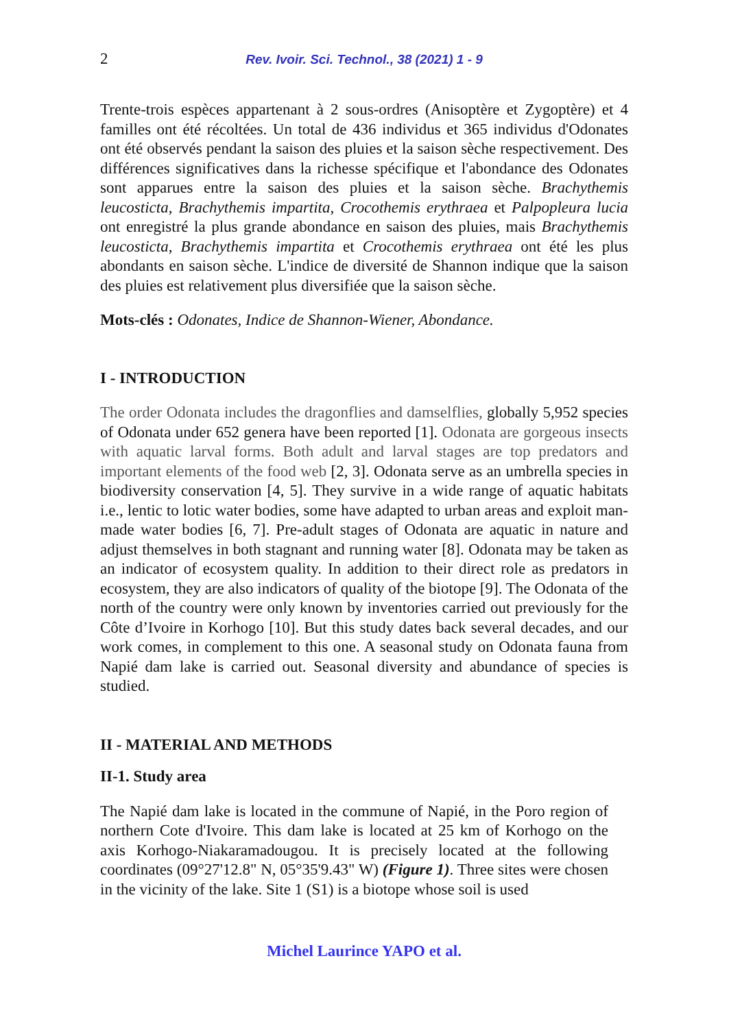2 Rev. Ivoir. Sci. Technol., 38 (2021) 1 - 9
Trente-trois espèces appartenant à 2 sous-ordres (Anisoptère et Zygoptère) et 4 familles ont été récoltées. Un total de 436 individus et 365 individus d'Odonates ont été observés pendant la saison des pluies et la saison sèche respectivement. Des différences significatives dans la richesse spécifique et l'abondance des Odonates sont apparues entre la saison des pluies et la saison sèche. Brachythemis leucosticta, Brachythemis impartita, Crocothemis erythraea et Palpopleura lucia ont enregistré la plus grande abondance en saison des pluies, mais Brachythemis leucosticta, Brachythemis impartita et Crocothemis erythraea ont été les plus abondants en saison sèche. L'indice de diversité de Shannon indique que la saison des pluies est relativement plus diversifiée que la saison sèche.
Mots-clés : Odonates, Indice de Shannon-Wiener, Abondance.
I - INTRODUCTION
The order Odonata includes the dragonflies and damselflies, globally 5,952 species of Odonata under 652 genera have been reported [1]. Odonata are gorgeous insects with aquatic larval forms. Both adult and larval stages are top predators and important elements of the food web [2, 3]. Odonata serve as an umbrella species in biodiversity conservation [4, 5]. They survive in a wide range of aquatic habitats i.e., lentic to lotic water bodies, some have adapted to urban areas and exploit man-made water bodies [6, 7]. Pre-adult stages of Odonata are aquatic in nature and adjust themselves in both stagnant and running water [8]. Odonata may be taken as an indicator of ecosystem quality. In addition to their direct role as predators in ecosystem, they are also indicators of quality of the biotope [9]. The Odonata of the north of the country were only known by inventories carried out previously for the Côte d’Ivoire in Korhogo [10]. But this study dates back several decades, and our work comes, in complement to this one. A seasonal study on Odonata fauna from Napié dam lake is carried out. Seasonal diversity and abundance of species is studied.
II - MATERIAL AND METHODS
II-1. Study area
The Napié dam lake is located in the commune of Napié, in the Poro region of northern Cote d'Ivoire. This dam lake is located at 25 km of Korhogo on the axis Korhogo-Niakaramadougou. It is precisely located at the following coordinates (09°27'12.8" N, 05°35'9.43" W) (Figure 1). Three sites were chosen in the vicinity of the lake. Site 1 (S1) is a biotope whose soil is used
Michel Laurince YAPO et al.